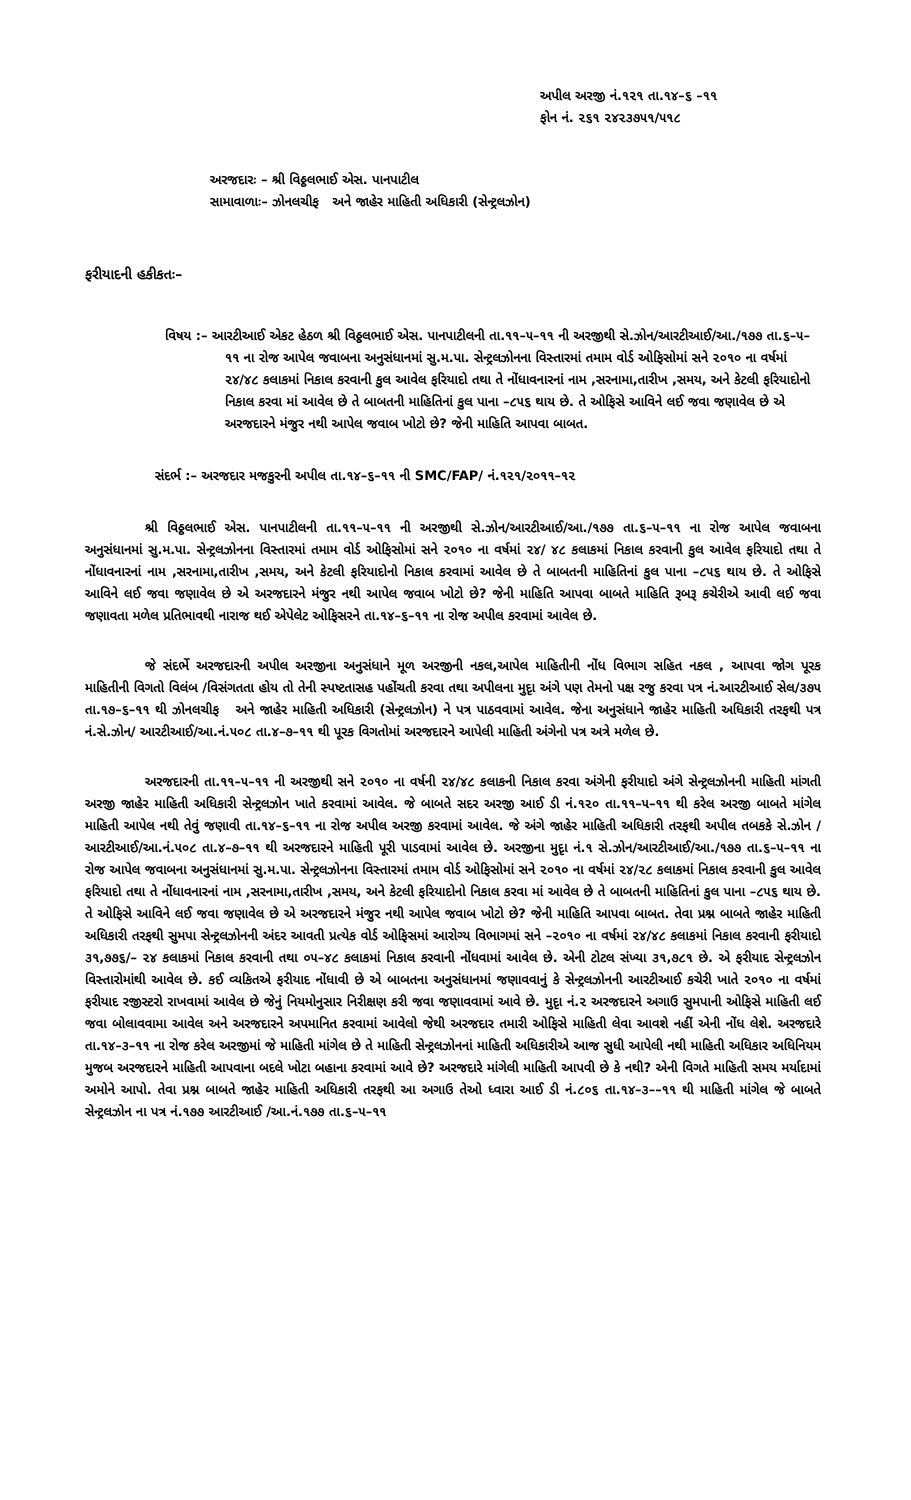અપીલ અરજી નં.૧૨૧ તા.૧૪–૬ –૧૧
ફોન નં. ૨૬૧ ૨૪૨૩૭૫૧/૫૧૮
અરજદારઃ – શ્રી વિઠ્ઠલભાઈ એસ. પાનપાટીલ
સામાવાળાઃ– ઝોનલચીફ અને જાહેર માહિતી અધિકારી (સેન્ટ્રલઝોન)
ફરીયાદની હકીકતઃ–
વિષય :– આરટીઆઈ એકટ હેઠળ શ્રી વિઠ્ઠલભાઈ એસ. પાનપાટીલની તા.૧૧–૫–૧૧ ની અરજીથી સે.ઝોન/આરટીઆઈ/આ./૧૭૭ તા.૬–૫–૧૧ ના રોજ આપેલ જવાબના અનુસંધાનમાં સુ.મ.પા. સેન્ટ્રલઝોનના વિસ્તારમાં તમામ વોર્ડ ઓફિસોમાં સને ૨૦૧૦ ના વર્ષમાં ૨૪/૪૮ કલાકમાં નિકાલ કરવાની કુલ આવેલ ફરિયાદો તથા તે નોંધાવનારનાં નામ ,સરનામા,તારીખ ,સમય, અને કેટલી ફરિયાદોનો નિકાલ કરવા માં આવેલ છે તે બાબતની માહિતિનાં કુલ પાના –૮૫૬ થાય છે. તે ઓફિસે આવિને લઈ જવા જણાવેલ છે એ અરજદારને મંજુર નથી આપેલ જવાબ ખોટો છે? જેની માહિતિ આપવા બાબત.
સંદર્ભ :– અરજદાર મજકુરની અપીલ તા.૧૪–૬–૧૧ ની SMC/FAP/ નં.૧૨૧/૨૦૧૧–૧૨
શ્રી વિઠ્ઠલભાઈ એસ. પાનપાટીલની તા.૧૧–૫–૧૧ ની અરજીથી સે.ઝોન/આરટીઆઈ/આ./૧૭૭ તા.૬–૫–૧૧ ના રોજ આપેલ જવાબના અનુસંધાનમાં સુ.મ.પા. સેન્ટ્રલઝોનના વિસ્તારમાં તમામ વોર્ડ ઓફિસોમાં સને ૨૦૧૦ ના વર્ષમાં ૨૪/ ૪૮ કલાકમાં નિકાલ કરવાની કુલ આવેલ ફરિયાદો તથા તે નોંધાવનારનાં નામ ,સરનામા,તારીખ ,સમય, અને કેટલી ફરિયાદોનો નિકાલ કરવામાં આવેલ છે તે બાબતની માહિતિનાં કુલ પાના –૮૫૬ થાય છે. તે ઓફિસે આવિને લઈ જવા જણાવેલ છે એ અરજદારને મંજુર નથી આપેલ જવાબ ખોટો છે? જેની માહિતિ આપવા બાબતે માહિતિ રૂબરૂ કચેરીએ આવી લઈ જવા જણાવતા મળેલ પ્રતિભાવથી નારાજ થઈ એપેલેટ ઓફિસરને તા.૧૪–૬–૧૧ ના રોજ અપીલ કરવામાં આવેલ છે.
જે સંદર્ભે અરજદારની અપીલ અરજીના અનુસંધાને મૂળ અરજીની નકલ,આપેલ માહિતીની નોંધ વિભાગ સહિત નકલ , આપવા જોગ પૂરક માહિતીની વિગતો વિલંબ /વિસંગતતા હોય તો તેની સ્પષ્ટતાસહ પહોંચતી કરવા તથા અપીલના મુદૃા અંગે પણ તેમનો પક્ષ રજુ કરવા પત્ર નં.આરટીઆઈ સેલ/૩૭૫ તા.૧૭–૬–૧૧ થી ઝોનલચીફ અને જાહેર માહિતી અધિકારી (સેન્ટ્રલઝોન) ને પત્ર પાઠવવામાં આવેલ. જેના અનુસંધાને જાહેર માહિતી અધિકારી તરફથી પત્ર નં.સે.ઝોન/ આરટીઆઈ/આ.નં.૫૦૮ તા.૪–૭–૧૧ થી પૂરક વિગતોમાં અરજદારને આપેલી માહિતી અંગેનો પત્ર અત્રે મળેલ છે.
અરજદારની તા.૧૧–૫–૧૧ ની અરજીથી સને ૨૦૧૦ ના વર્ષની ૨૪/૪૮ કલાકની નિકાલ કરવા અંગેની ફરીયાદો અંગે સેન્ટ્રલઝોનની માહિતી માંગતી અરજી જાહેર માહિતી અધિકારી સેન્ટ્રલઝોન ખાતે કરવામાં આવેલ. જે બાબતે સદર અરજી આઈ ડી નં.૧૨૦ તા.૧૧–૫–૧૧ થી કરેલ અરજી બાબતે માંગેલ માહિતી આપેલ નથી તેવું જણાવી તા.૧૪–૬–૧૧ ના રોજ અપીલ અરજી કરવામાં આવેલ. જે અંગે જાહેર માહિતી અધિકારી તરફથી અપીલ તબકકે સે.ઝોન / આરટીઆઈ/આ.નં.૫૦૮ તા.૪–૭–૧૧ થી અરજદારને માહિતી પૂરી પાડવામાં આવેલ છે. અરજીના મુદૃા નં.૧ સે.ઝોન/આરટીઆઈ/આ./૧૭૭ તા.૬–૫–૧૧ ના રોજ આપેલ જવાબના અનુસંધાનમાં સુ.મ.પા. સેન્ટ્રલઝોનના વિસ્તારમાં તમામ વોર્ડ ઓફિસોમાં સને ૨૦૧૦ ના વર્ષમાં ૨૪/૨૮ કલાકમાં નિકાલ કરવાની કુલ આવેલ ફરિયાદો તથા તે નોંધાવનારનાં નામ ,સરનામા,તારીખ ,સમય, અને કેટલી ફરિયાદોનો નિકાલ કરવા માં આવેલ છે તે બાબતની માહિતિનાં કુલ પાના –૮૫૬ થાય છે. તે ઓફિસે આવિને લઈ જવા જણાવેલ છે એ અરજદારને મંજુર નથી આપેલ જવાબ ખોટો છે? જેની માહિતિ આપવા બાબત. તેવા પ્રશ્ન બાબતે જાહેર માહિતી અધિકારી તરફથી સુમપા સેન્ટ્રલઝોનની અંદર આવતી પ્રત્યેક વોર્ડ ઓફિસમાં આરોગ્ય વિભાગમાં સને –૨૦૧૦ ના વર્ષમાં ૨૪/૪૮ કલાકમાં નિકાલ કરવાની ફરીયાદો ૩૧,૭૭૬/– ૨૪ કલાકમાં નિકાલ કરવાની તથા ૦૫–૪૮ કલાકમાં નિકાલ કરવાની નોંધવામાં આવેલ છે. એની ટોટલ સંખ્યા ૩૧,૭૮૧ છે. એ ફરીયાદ સેન્ટ્રલઝોન વિસ્તારોમાંથી આવેલ છે. કઈ વ્યકિતએ ફરીયાદ નોંધાવી છે એ બાબતના અનુસંધાનમાં જણાવવાનું કે સેન્ટ્રલઝોનની આરટીઆઈ કચેરી ખાતે ૨૦૧૦ ના વર્ષમાં ફરીયાદ રજીસ્ટરો રાખવામાં આવેલ છે જેનું નિયમોનુસાર નિરીક્ષણ કરી જવા જણાવવામાં આવે છે. મુદૃા નં.૨ અરજદારને અગાઉ સુમપાની ઓફિસે માહિતી લઈ જવા બોલાવવામા આવેલ અને અરજદારને અપમાનિત કરવામાં આવેલો જેથી અરજદાર તમારી ઓફિસે માહિતી લેવા આવશે નહીં એની નોંધ લેશે. અરજદારે તા.૧૪–૩–૧૧ ના રોજ કરેલ અરજીમાં જે માહિતી માંગેલ છે તે માહિતી સેન્ટ્રલઝોનનાં માહિતી અધિકારીએ આજ સુધી આપેલી નથી માહિતી અધિકાર અધિનિયમ મુજબ અરજદારને માહિતી આપવાના બદલે ખોટા બહાના કરવામાં આવે છે? અરજદારે માંગેલી માહિતી આપવી છે કે નથી? એની વિગતે માહિતી સમય મર્યાદામાં અમોને આપો. તેવા પ્રશ્ન બાબતે જાહેર માહિતી અધિકારી તરફથી આ અગાઉ તેઓ ધ્વારા આઈ ડી નં.૮૦૬ તા.૧૪–૩––૧૧ થી માહિતી માંગેલ જે બાબતે સેન્ટ્રલઝોન ના પત્ર નં.૧૭૭ આરટીઆઈ /આ.નં.૧૭૭ તા.૬–૫–૧૧